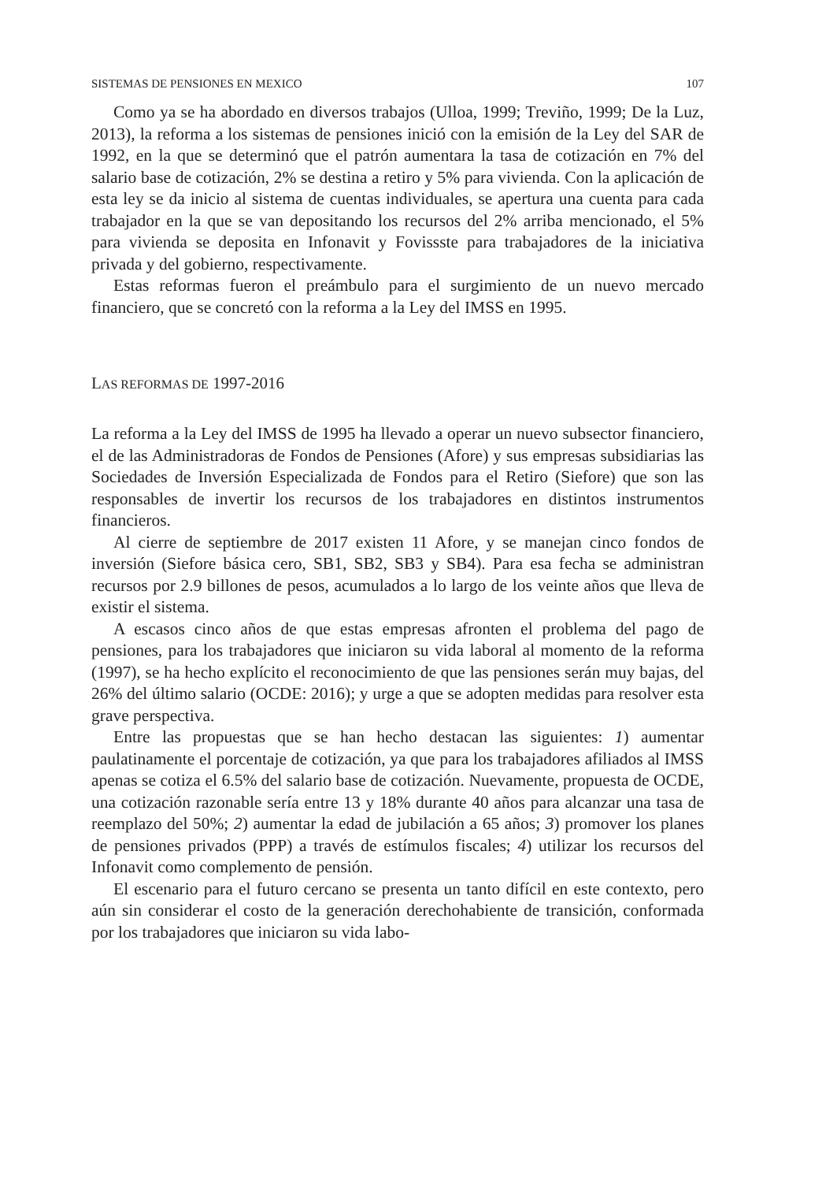SISTEMAS DE PENSIONES EN MEXICO 107
Como ya se ha abordado en diversos trabajos (Ulloa, 1999; Treviño, 1999; De la Luz, 2013), la reforma a los sistemas de pensiones inició con la emisión de la Ley del SAR de 1992, en la que se determinó que el patrón aumentara la tasa de cotización en 7% del salario base de cotización, 2% se destina a retiro y 5% para vivienda. Con la aplicación de esta ley se da inicio al sistema de cuentas individuales, se apertura una cuenta para cada trabajador en la que se van depositando los recursos del 2% arriba mencionado, el 5% para vivienda se deposita en Infonavit y Fovissste para trabajadores de la iniciativa privada y del gobierno, respectivamente.
Estas reformas fueron el preámbulo para el surgimiento de un nuevo mercado financiero, que se concretó con la reforma a la Ley del IMSS en 1995.
LAS REFORMAS DE 1997-2016
La reforma a la Ley del IMSS de 1995 ha llevado a operar un nuevo subsector financiero, el de las Administradoras de Fondos de Pensiones (Afore) y sus empresas subsidiarias las Sociedades de Inversión Especializada de Fondos para el Retiro (Siefore) que son las responsables de invertir los recursos de los trabajadores en distintos instrumentos financieros.
Al cierre de septiembre de 2017 existen 11 Afore, y se manejan cinco fondos de inversión (Siefore básica cero, SB1, SB2, SB3 y SB4). Para esa fecha se administran recursos por 2.9 billones de pesos, acumulados a lo largo de los veinte años que lleva de existir el sistema.
A escasos cinco años de que estas empresas afronten el problema del pago de pensiones, para los trabajadores que iniciaron su vida laboral al momento de la reforma (1997), se ha hecho explícito el reconocimiento de que las pensiones serán muy bajas, del 26% del último salario (OCDE: 2016); y urge a que se adopten medidas para resolver esta grave perspectiva.
Entre las propuestas que se han hecho destacan las siguientes: 1) aumentar paulatinamente el porcentaje de cotización, ya que para los trabajadores afiliados al IMSS apenas se cotiza el 6.5% del salario base de cotización. Nuevamente, propuesta de OCDE, una cotización razonable sería entre 13 y 18% durante 40 años para alcanzar una tasa de reemplazo del 50%; 2) aumentar la edad de jubilación a 65 años; 3) promover los planes de pensiones privados (PPP) a través de estímulos fiscales; 4) utilizar los recursos del Infonavit como complemento de pensión.
El escenario para el futuro cercano se presenta un tanto difícil en este contexto, pero aún sin considerar el costo de la generación derechohabiente de transición, conformada por los trabajadores que iniciaron su vida labo-